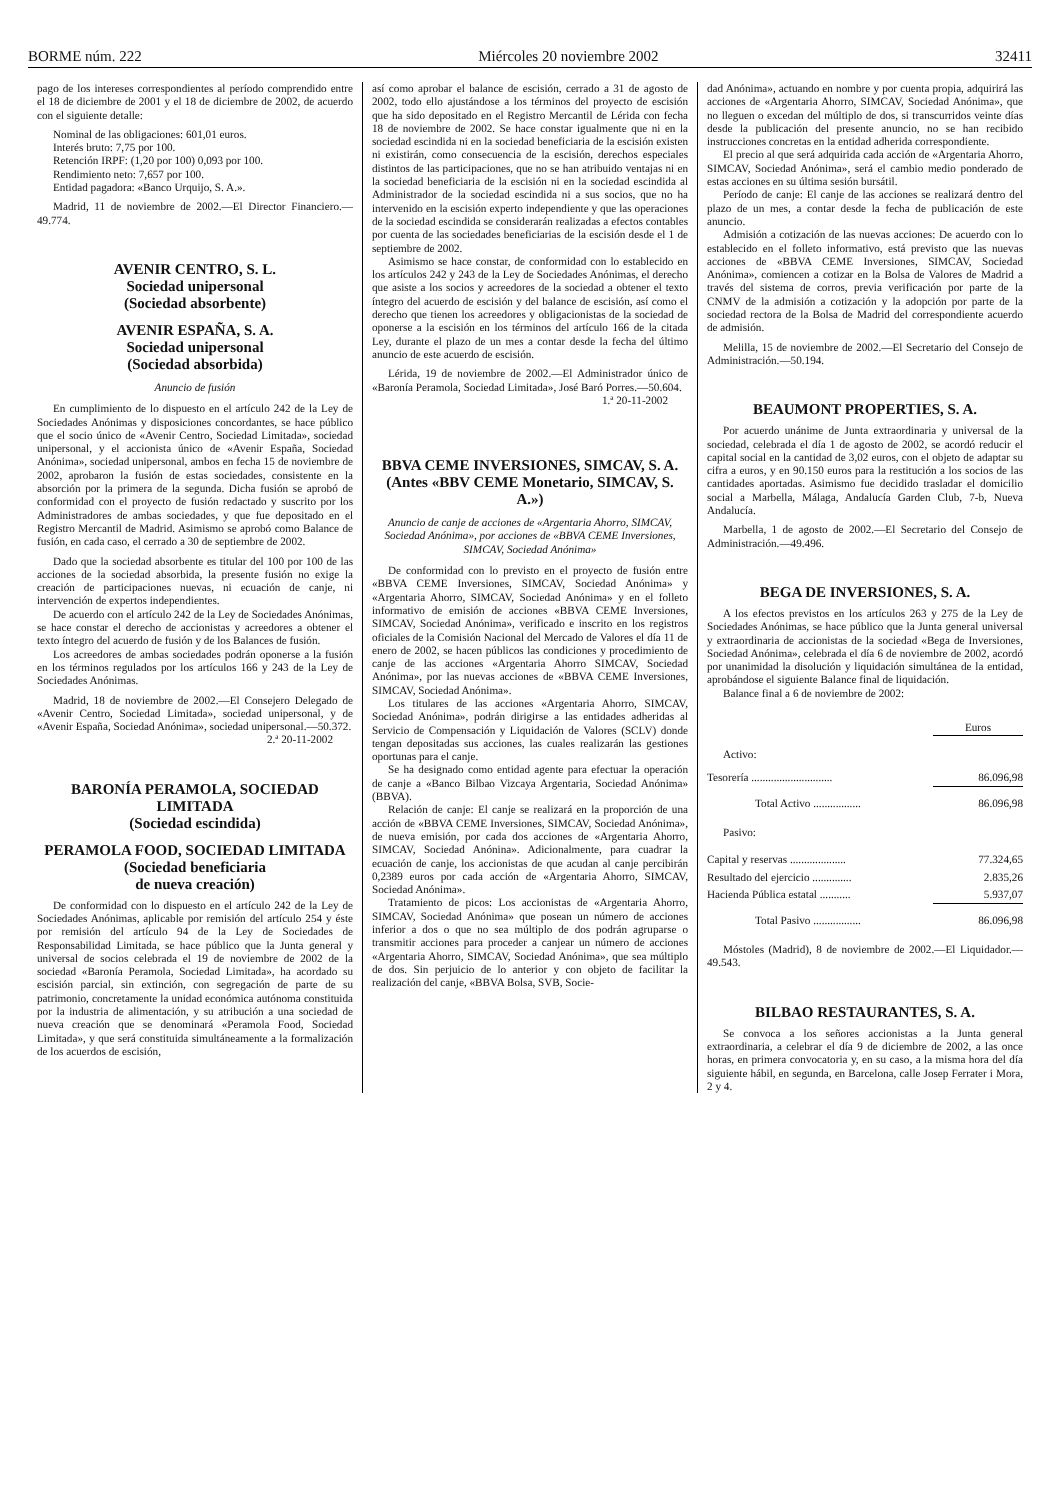BORME núm. 222 Miércoles 20 noviembre 2002 32411
pago de los intereses correspondientes al período comprendido entre el 18 de diciembre de 2001 y el 18 de diciembre de 2002, de acuerdo con el siguiente detalle:
Nominal de las obligaciones: 601,01 euros.
Interés bruto: 7,75 por 100.
Retención IRPF: (1,20 por 100) 0,093 por 100.
Rendimiento neto: 7,657 por 100.
Entidad pagadora: «Banco Urquijo, S. A.».
Madrid, 11 de noviembre de 2002.—El Director Financiero.—49.774.
AVENIR CENTRO, S. L.
Sociedad unipersonal
(Sociedad absorbente)
AVENIR ESPAÑA, S. A.
Sociedad unipersonal
(Sociedad absorbida)
Anuncio de fusión
En cumplimiento de lo dispuesto en el artículo 242 de la Ley de Sociedades Anónimas y disposiciones concordantes, se hace público que el socio único de «Avenir Centro, Sociedad Limitada», sociedad unipersonal, y el accionista único de «Avenir España, Sociedad Anónima», sociedad unipersonal, ambos en fecha 15 de noviembre de 2002, aprobaron la fusión de estas sociedades, consistente en la absorción por la primera de la segunda. Dicha fusión se aprobó de conformidad con el proyecto de fusión redactado y suscrito por los Administradores de ambas sociedades, y que fue depositado en el Registro Mercantil de Madrid. Asimismo se aprobó como Balance de fusión, en cada caso, el cerrado a 30 de septiembre de 2002.
Dado que la sociedad absorbente es titular del 100 por 100 de las acciones de la sociedad absorbida, la presente fusión no exige la creación de participaciones nuevas, ni ecuación de canje, ni intervención de expertos independientes.
De acuerdo con el artículo 242 de la Ley de Sociedades Anónimas, se hace constar el derecho de accionistas y acreedores a obtener el texto íntegro del acuerdo de fusión y de los Balances de fusión.
Los acreedores de ambas sociedades podrán oponerse a la fusión en los términos regulados por los artículos 166 y 243 de la Ley de Sociedades Anónimas.
Madrid, 18 de noviembre de 2002.—El Consejero Delegado de «Avenir Centro, Sociedad Limitada», sociedad unipersonal, y de «Avenir España, Sociedad Anónima», sociedad unipersonal.—50.372.
2.ª 20-11-2002
BARONÍA PERAMOLA, SOCIEDAD LIMITADA
(Sociedad escindida)
PERAMOLA FOOD, SOCIEDAD LIMITADA
(Sociedad beneficiaria
de nueva creación)
De conformidad con lo dispuesto en el artículo 242 de la Ley de Sociedades Anónimas, aplicable por remisión del artículo 254 y éste por remisión del artículo 94 de la Ley de Sociedades de Responsabilidad Limitada, se hace público que la Junta general y universal de socios celebrada el 19 de noviembre de 2002 de la sociedad «Baronía Peramola, Sociedad Limitada», ha acordado su escisión parcial, sin extinción, con segregación de parte de su patrimonio, concretamente la unidad económica autónoma constituida por la industria de alimentación, y su atribución a una sociedad de nueva creación que se denominará «Peramola Food, Sociedad Limitada», y que será constituida simultáneamente a la formalización de los acuerdos de escisión,
así como aprobar el balance de escisión, cerrado a 31 de agosto de 2002, todo ello ajustándose a los términos del proyecto de escisión que ha sido depositado en el Registro Mercantil de Lérida con fecha 18 de noviembre de 2002. Se hace constar igualmente que ni en la sociedad escindida ni en la sociedad beneficiaria de la escisión existen ni existirán, como consecuencia de la escisión, derechos especiales distintos de las participaciones, que no se han atribuido ventajas ni en la sociedad beneficiaria de la escisión ni en la sociedad escindida al Administrador de la sociedad escindida ni a sus socios, que no ha intervenido en la escisión experto independiente y que las operaciones de la sociedad escindida se considerarán realizadas a efectos contables por cuenta de las sociedades beneficiarias de la escisión desde el 1 de septiembre de 2002.
Asimismo se hace constar, de conformidad con lo establecido en los artículos 242 y 243 de la Ley de Sociedades Anónimas, el derecho que asiste a los socios y acreedores de la sociedad a obtener el texto íntegro del acuerdo de escisión y del balance de escisión, así como el derecho que tienen los acreedores y obligacionistas de la sociedad de oponerse a la escisión en los términos del artículo 166 de la citada Ley, durante el plazo de un mes a contar desde la fecha del último anuncio de este acuerdo de escisión.
Lérida, 19 de noviembre de 2002.—El Administrador único de «Baronía Peramola, Sociedad Limitada», José Baró Porres.—50.604.
1.ª 20-11-2002
BBVA CEME INVERSIONES, SIMCAV, S. A.
(Antes «BBV CEME Monetario, SIMCAV, S. A.»)
Anuncio de canje de acciones de «Argentaria Ahorro, SIMCAV, Sociedad Anónima», por acciones de «BBVA CEME Inversiones, SIMCAV, Sociedad Anónima»
De conformidad con lo previsto en el proyecto de fusión entre «BBVA CEME Inversiones, SIMCAV, Sociedad Anónima» y «Argentaria Ahorro, SIMCAV, Sociedad Anónima» y en el folleto informativo de emisión de acciones «BBVA CEME Inversiones, SIMCAV, Sociedad Anónima», verificado e inscrito en los registros oficiales de la Comisión Nacional del Mercado de Valores el día 11 de enero de 2002, se hacen públicos las condiciones y procedimiento de canje de las acciones «Argentaria Ahorro SIMCAV, Sociedad Anónima», por las nuevas acciones de «BBVA CEME Inversiones, SIMCAV, Sociedad Anónima».
Los titulares de las acciones «Argentaria Ahorro, SIMCAV, Sociedad Anónima», podrán dirigirse a las entidades adheridas al Servicio de Compensación y Liquidación de Valores (SCLV) donde tengan depositadas sus acciones, las cuales realizarán las gestiones oportunas para el canje.
Se ha designado como entidad agente para efectuar la operación de canje a «Banco Bilbao Vizcaya Argentaria, Sociedad Anónima» (BBVA).
Relación de canje: El canje se realizará en la proporción de una acción de «BBVA CEME Inversiones, SIMCAV, Sociedad Anónima», de nueva emisión, por cada dos acciones de «Argentaria Ahorro, SIMCAV, Sociedad Anónina». Adicionalmente, para cuadrar la ecuación de canje, los accionistas de que acudan al canje percibirán 0,2389 euros por cada acción de «Argentaria Ahorro, SIMCAV, Sociedad Anónima».
Tratamiento de picos: Los accionistas de «Argentaria Ahorro, SIMCAV, Sociedad Anónima» que posean un número de acciones inferior a dos o que no sea múltiplo de dos podrán agruparse o transmitir acciones para proceder a canjear un número de acciones «Argentaria Ahorro, SIMCAV, Sociedad Anónima», que sea múltiplo de dos. Sin perjuicio de lo anterior y con objeto de facilitar la realización del canje, «BBVA Bolsa, SVB, Socie-
dad Anónima», actuando en nombre y por cuenta propia, adquirirá las acciones de «Argentaria Ahorro, SIMCAV, Sociedad Anónima», que no lleguen o excedan del múltiplo de dos, si transcurridos veinte días desde la publicación del presente anuncio, no se han recibido instrucciones concretas en la entidad adherida correspondiente.
El precio al que será adquirida cada acción de «Argentaria Ahorro, SIMCAV, Sociedad Anónima», será el cambio medio ponderado de estas acciones en su última sesión bursátil.
Período de canje: El canje de las acciones se realizará dentro del plazo de un mes, a contar desde la fecha de publicación de este anuncio.
Admisión a cotización de las nuevas acciones: De acuerdo con lo establecido en el folleto informativo, está previsto que las nuevas acciones de «BBVA CEME Inversiones, SIMCAV, Sociedad Anónima», comiencen a cotizar en la Bolsa de Valores de Madrid a través del sistema de corros, previa verificación por parte de la CNMV de la admisión a cotización y la adopción por parte de la sociedad rectora de la Bolsa de Madrid del correspondiente acuerdo de admisión.
Melilla, 15 de noviembre de 2002.—El Secretario del Consejo de Administración.—50.194.
BEAUMONT PROPERTIES, S. A.
Por acuerdo unánime de Junta extraordinaria y universal de la sociedad, celebrada el día 1 de agosto de 2002, se acordó reducir el capital social en la cantidad de 3,02 euros, con el objeto de adaptar su cifra a euros, y en 90.150 euros para la restitución a los socios de las cantidades aportadas. Asimismo fue decidido trasladar el domicilio social a Marbella, Málaga, Andalucía Garden Club, 7-b, Nueva Andalucía.
Marbella, 1 de agosto de 2002.—El Secretario del Consejo de Administración.—49.496.
BEGA DE INVERSIONES, S. A.
A los efectos previstos en los artículos 263 y 275 de la Ley de Sociedades Anónimas, se hace público que la Junta general universal y extraordinaria de accionistas de la sociedad «Bega de Inversiones, Sociedad Anónima», celebrada el día 6 de noviembre de 2002, acordó por unanimidad la disolución y liquidación simultánea de la entidad, aprobándose el siguiente Balance final de liquidación.
Balance final a 6 de noviembre de 2002:
| | Euros |
| --- | --- |
| Activo: | |
| Tesorería ............................. | 86.096,98 |
| Total Activo ................. | 86.096,98 |
| Pasivo: | |
| Capital y reservas .................... | 77.324,65 |
| Resultado del ejercicio .............. | 2.835,26 |
| Hacienda Pública estatal ........... | 5.937,07 |
| Total Pasivo ................. | 86.096,98 |
Móstoles (Madrid), 8 de noviembre de 2002.—El Liquidador.—49.543.
BILBAO RESTAURANTES, S. A.
Se convoca a los señores accionistas a la Junta general extraordinaria, a celebrar el día 9 de diciembre de 2002, a las once horas, en primera convocatoria y, en su caso, a la misma hora del día siguiente hábil, en segunda, en Barcelona, calle Josep Ferrater i Mora, 2 y 4.